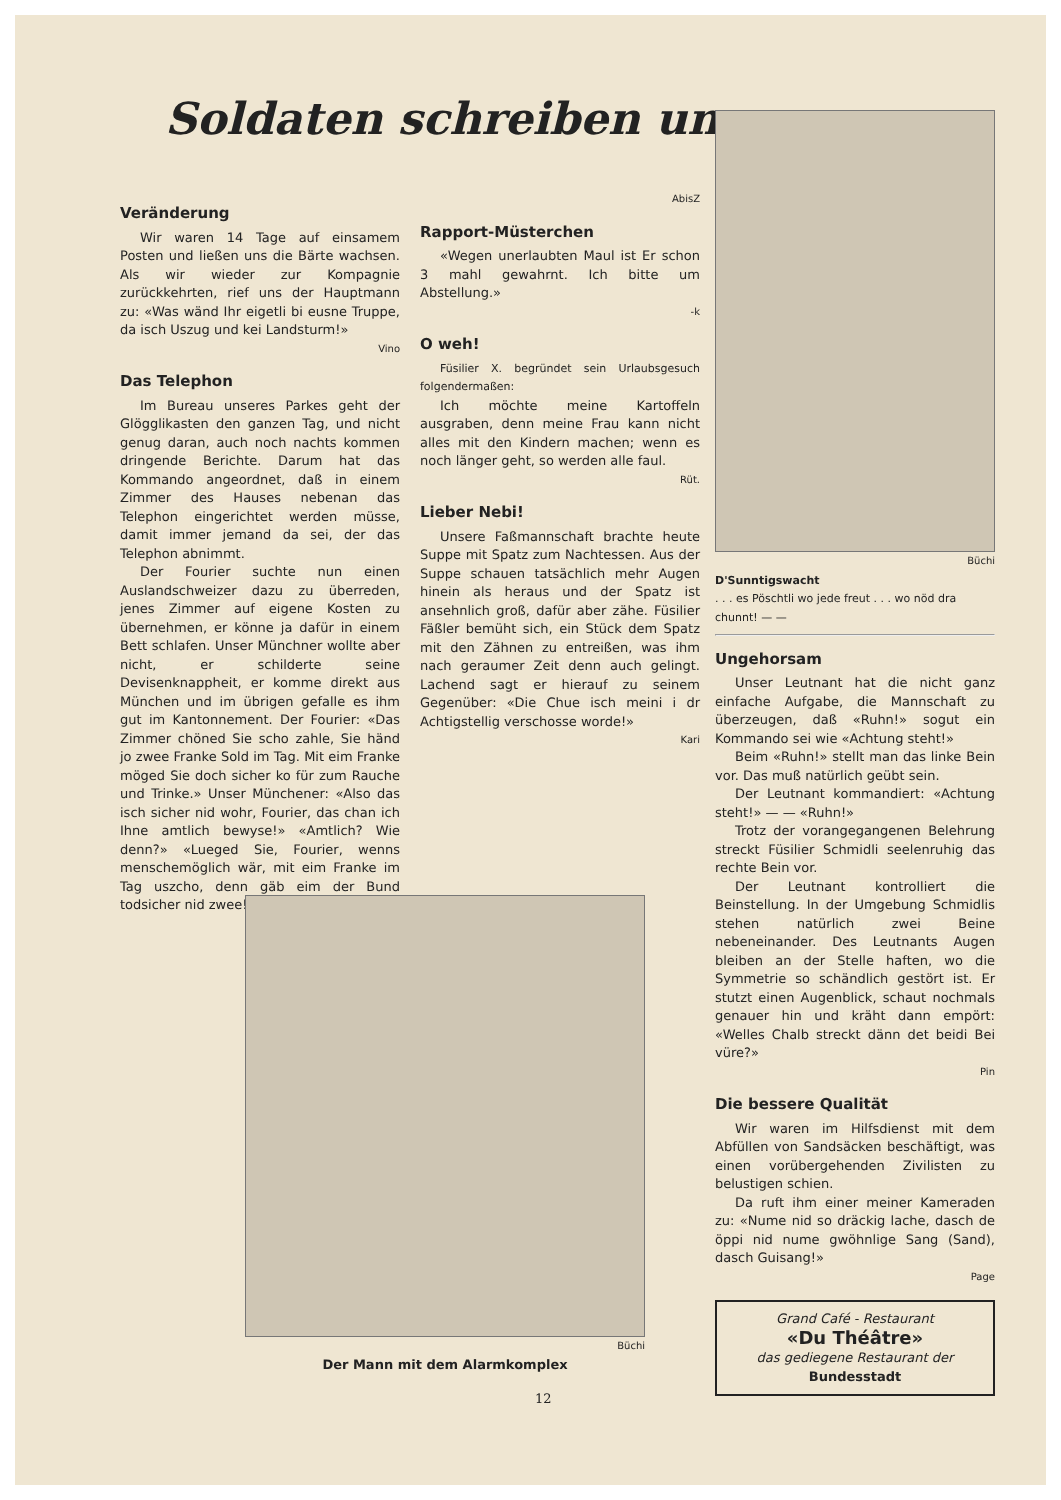Soldaten schreiben uns . . .
Veränderung
Wir waren 14 Tage auf einsamem Posten und ließen uns die Bärte wachsen. Als wir wieder zur Kompagnie zurückkehrten, rief uns der Hauptmann zu: «Was wänd Ihr eigetli bi eusne Truppe, da isch Uszug und kei Landsturm!»
Vino
Das Telephon
Im Bureau unseres Parkes geht der Glögglikasten den ganzen Tag, und nicht genug daran, auch noch nachts kommen dringende Berichte. Darum hat das Kommando angeordnet, daß in einem Zimmer des Hauses nebenan das Telephon eingerichtet werden müsse, damit immer jemand da sei, der das Telephon abnimmt.
Der Fourier suchte nun einen Auslandschweizer dazu zu überreden, jenes Zimmer auf eigene Kosten zu übernehmen, er könne ja dafür in einem Bett schlafen. Unser Münchner wollte aber nicht, er schilderte seine Devisenknappheit, er komme direkt aus München und im übrigen gefalle es ihm gut im Kantonnement. Der Fourier: «Das Zimmer chöned Sie scho zahle, Sie händ jo zwee Franke Sold im Tag. Mit eim Franke möged Sie doch sicher ko für zum Rauche und Trinke.» Unser Münchener: «Also das isch sicher nid wohr, Fourier, das chan ich Ihne amtlich bewyse!» «Amtlich? Wie denn?» «Lueged Sie, Fourier, wenns menschemöglich wär, mit eim Franke im Tag uszcho, denn gäb eim der Bund todsicher nid zwee!»
AbisZ
Rapport-Müsterchen
«Wegen unerlaubten Maul ist Er schon 3 mahl gewahrnt. Ich bitte um Abstellung.»
-k
O weh!
Füsilier X. begründet sein Urlaubsgesuch folgendermaßen:
Ich möchte meine Kartoffeln ausgraben, denn meine Frau kann nicht alles mit den Kindern machen; wenn es noch länger geht, so werden alle faul.
Rüt.
Lieber Nebi!
Unsere Faßmannschaft brachte heute Suppe mit Spatz zum Nachtessen. Aus der Suppe schauen tatsächlich mehr Augen hinein als heraus und der Spatz ist ansehnlich groß, dafür aber zähe. Füsilier Fäßler bemüht sich, ein Stück dem Spatz mit den Zähnen zu entreißen, was ihm nach geraumer Zeit denn auch gelingt. Lachend sagt er hierauf zu seinem Gegenüber: «Die Chue isch meini i dr Achtigstellig verschosse worde!»
Kari
Büchi
Der Mann mit dem Alarmkomplex
Büchi
D'Sunntigswacht
. . . es Pöschtli wo jede freut . . . wo nöd dra chunnt! — —
Ungehorsam
Unser Leutnant hat die nicht ganz einfache Aufgabe, die Mannschaft zu überzeugen, daß «Ruhn!» sogut ein Kommando sei wie «Achtung steht!»
Beim «Ruhn!» stellt man das linke Bein vor. Das muß natürlich geübt sein.
Der Leutnant kommandiert: «Achtung steht!» — — «Ruhn!»
Trotz der vorangegangenen Belehrung streckt Füsilier Schmidli seelenruhig das rechte Bein vor.
Der Leutnant kontrolliert die Beinstellung. In der Umgebung Schmidlis stehen natürlich zwei Beine nebeneinander. Des Leutnants Augen bleiben an der Stelle haften, wo die Symmetrie so schändlich gestört ist. Er stutzt einen Augenblick, schaut nochmals genauer hin und kräht dann empört: «Welles Chalb streckt dänn det beidi Bei vüre?»
Pin
Die bessere Qualität
Wir waren im Hilfsdienst mit dem Abfüllen von Sandsäcken beschäftigt, was einen vorübergehenden Zivilisten zu belustigen schien.
Da ruft ihm einer meiner Kameraden zu: «Nume nid so dräckig lache, dasch de öppi nid nume gwöhnlige Sang (Sand), dasch Guisang!»
Page
Grand Café - Restaurant
«Du Théâtre»
das gediegene Restaurant der
Bundesstadt
12